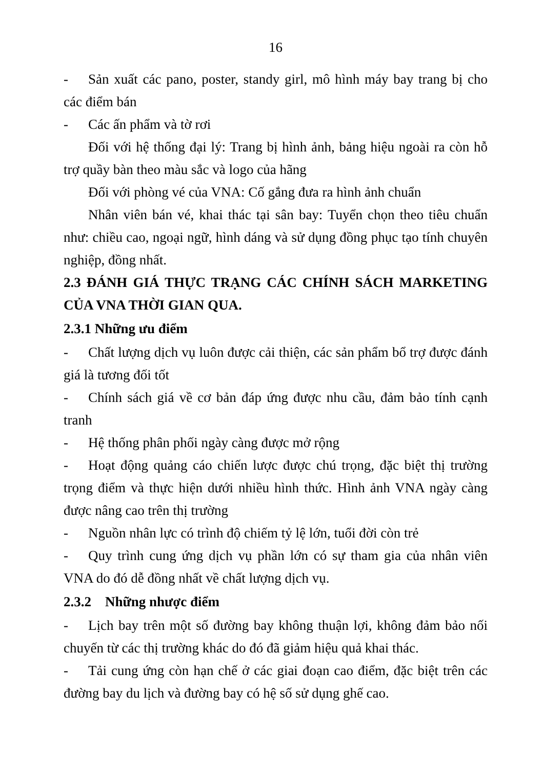16
- Sản xuất các pano, poster, standy girl, mô hình máy bay trang bị cho các điểm bán
- Các ấn phẩm và tờ rơi
Đối với hệ thống đại lý: Trang bị hình ảnh, bảng hiệu ngoài ra còn hỗ trợ quầy bàn theo màu sắc và logo của hãng
Đối với phòng vé của VNA: Cố gắng đưa ra hình ảnh chuẩn
Nhân viên bán vé, khai thác tại sân bay: Tuyển chọn theo tiêu chuẩn như: chiều cao, ngoại ngữ, hình dáng và sử dụng đồng phục tạo tính chuyên nghiệp, đồng nhất.
2.3 ĐÁNH GIÁ THỰC TRẠNG CÁC CHÍNH SÁCH MARKETING CỦA VNA THỜI GIAN QUA.
2.3.1 Những ưu điểm
- Chất lượng dịch vụ luôn được cải thiện, các sản phẩm bổ trợ được đánh giá là tương đối tốt
- Chính sách giá về cơ bản đáp ứng được nhu cầu, đảm bảo tính cạnh tranh
- Hệ thống phân phối ngày càng được mở rộng
- Hoạt động quảng cáo chiến lược được chú trọng, đặc biệt thị trường trọng điểm và thực hiện dưới nhiều hình thức. Hình ảnh VNA ngày càng được nâng cao trên thị trường
- Nguồn nhân lực có trình độ chiếm tỷ lệ lớn, tuổi đời còn trẻ
- Quy trình cung ứng dịch vụ phần lớn có sự tham gia của nhân viên VNA do đó dễ đồng nhất về chất lượng dịch vụ.
2.3.2 Những nhược điểm
- Lịch bay trên một số đường bay không thuận lợi, không đảm bảo nối chuyến từ các thị trường khác do đó đã giảm hiệu quả khai thác.
- Tải cung ứng còn hạn chế ở các giai đoạn cao điểm, đặc biệt trên các đường bay du lịch và đường bay có hệ số sử dụng ghế cao.